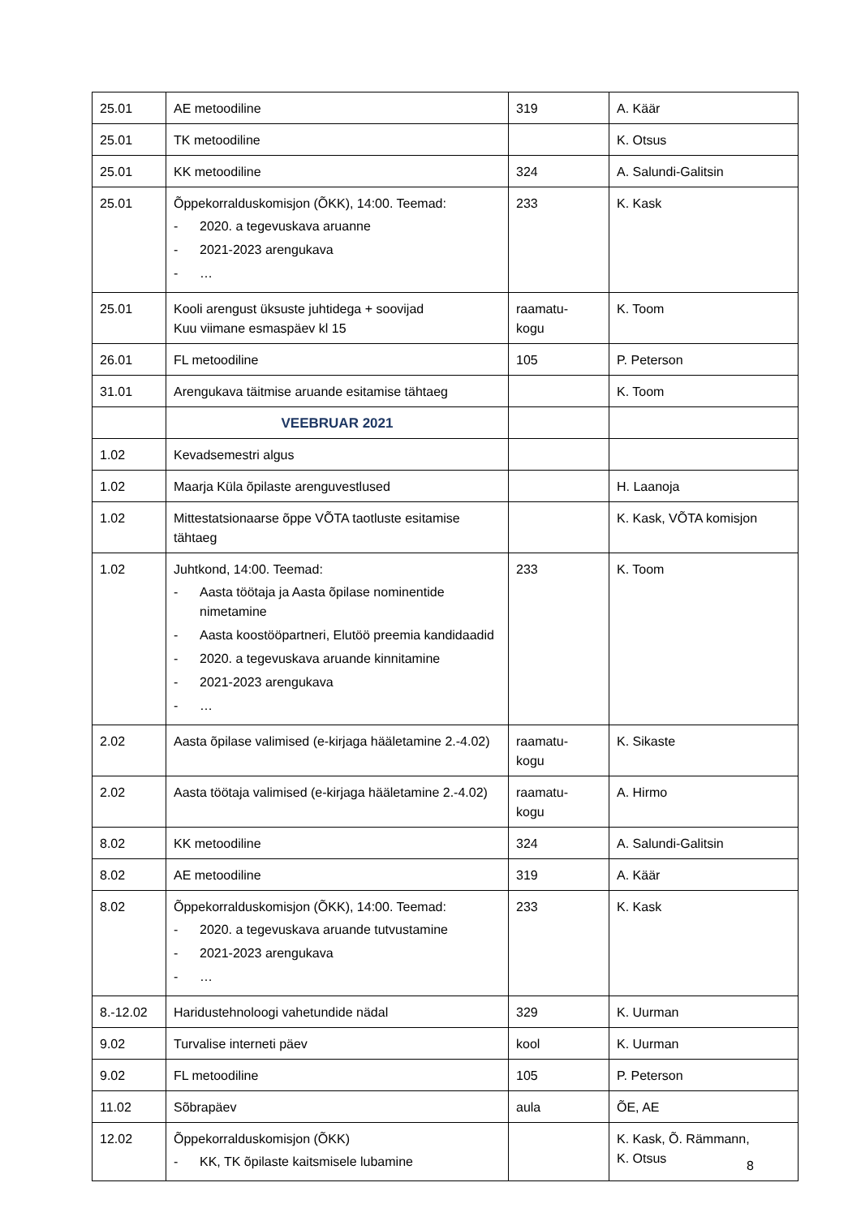| 25.01 | AE metoodiline | 319 | A. Käär |
| 25.01 | TK metoodiline | | K. Otsus |
| 25.01 | KK metoodiline | 324 | A. Salundi-Galitsin |
| 25.01 | Õppekorralduskomisjon (ÕKK), 14:00. Teemad: - 2020. a tegevuskava aruanne - 2021-2023 arengukava - … | 233 | K. Kask |
| 25.01 | Kooli arengust üksuste juhtidega + soovijad Kuu viimane esmaspäev kl 15 | raamatu- kogu | K. Toom |
| 26.01 | FL metoodiline | 105 | P. Peterson |
| 31.01 | Arengukava täitmise aruande esitamise tähtaeg | | K. Toom |
| | VEEBRUAR 2021 | | |
| 1.02 | Kevadsemestri algus | | |
| 1.02 | Maarja Küla õpilaste arenguvestlused | | H. Laanoja |
| 1.02 | Mittestatsionaarse õppe VÕTA taotluste esitamise tähtaeg | | K. Kask, VÕTA komisjon |
| 1.02 | Juhtkond, 14:00. Teemad: - Aasta töötaja ja Aasta õpilase nominentide nimetamine - Aasta koostööpartneri, Elutöö preemia kandidaadid - 2020. a tegevuskava aruande kinnitamine - 2021-2023 arengukava - … | 233 | K. Toom |
| 2.02 | Aasta õpilase valimised (e-kirjaga hääletamine 2.-4.02) | raamatu- kogu | K. Sikaste |
| 2.02 | Aasta töötaja valimised (e-kirjaga hääletamine 2.-4.02) | raamatu- kogu | A. Hirmo |
| 8.02 | KK metoodiline | 324 | A. Salundi-Galitsin |
| 8.02 | AE metoodiline | 319 | A. Käär |
| 8.02 | Õppekorralduskomisjon (ÕKK), 14:00. Teemad: - 2020. a tegevuskava aruande tutvustamine - 2021-2023 arengukava - … | 233 | K. Kask |
| 8.-12.02 | Haridustehnoloogi vahetundide nädal | 329 | K. Uurman |
| 9.02 | Turvalise interneti päev | kool | K. Uurman |
| 9.02 | FL metoodiline | 105 | P. Peterson |
| 11.02 | Sõbrapäev | aula | ÕE, AE |
| 12.02 | Õppekorralduskomisjon (ÕKK) - KK, TK õpilaste kaitsmisele lubamine | | K. Kask, Õ. Rämmann, K. Otsus |
8